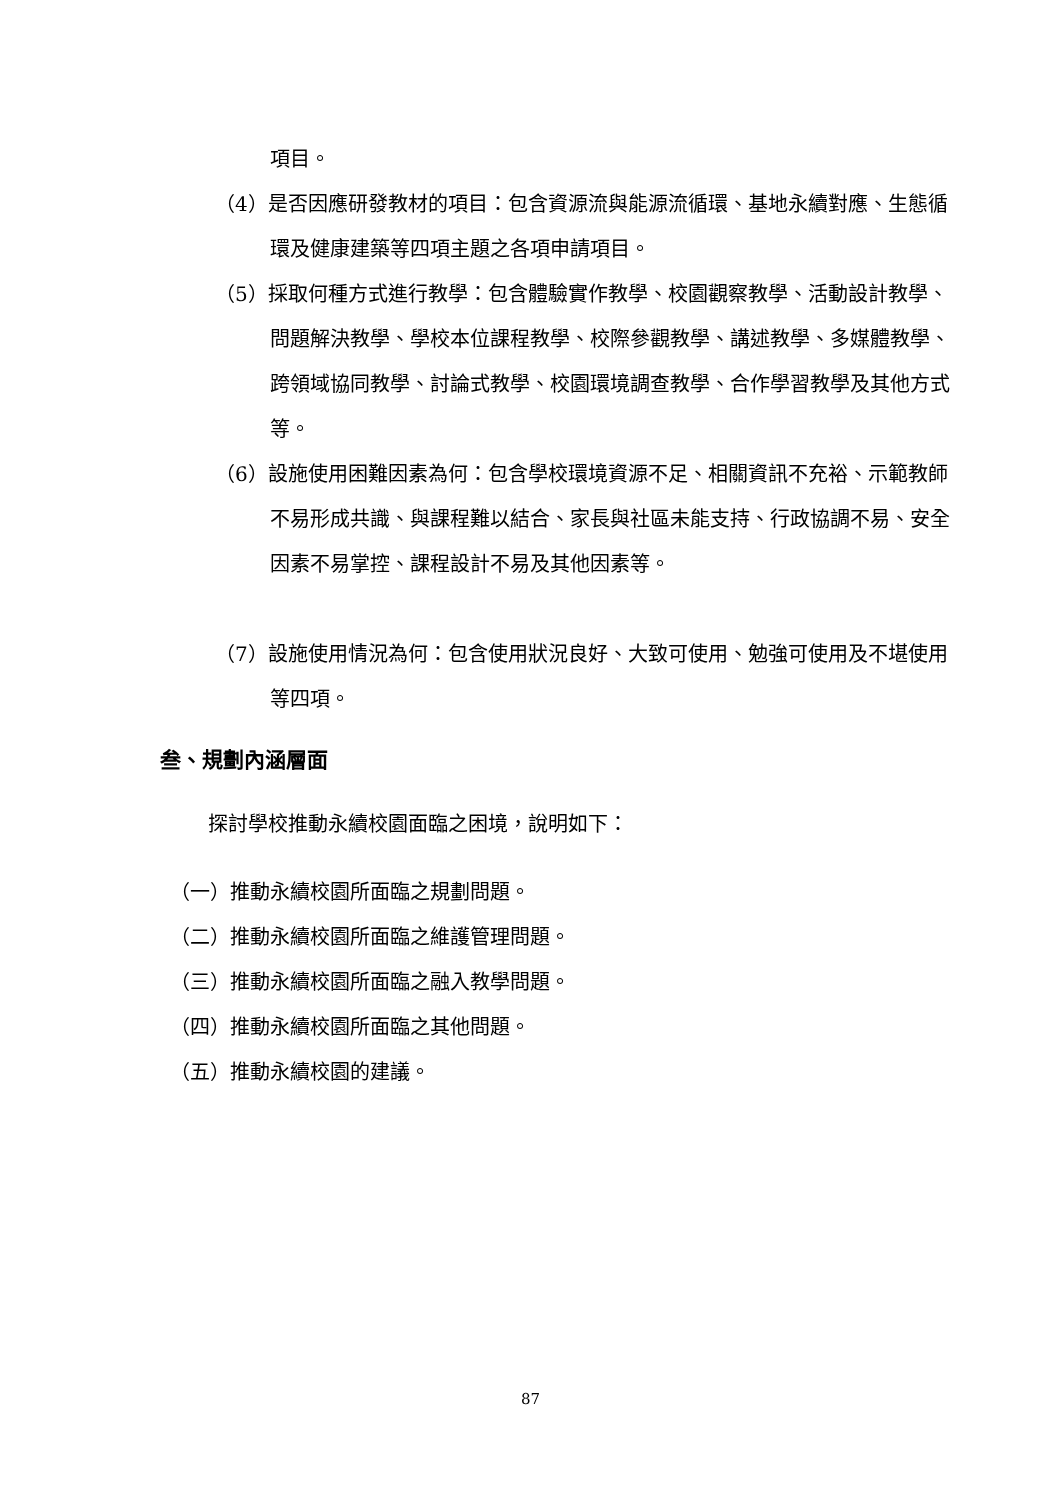項目。
（4）是否因應研發教材的項目：包含資源流與能源流循環、基地永續對應、生態循環及健康建築等四項主題之各項申請項目。
（5）採取何種方式進行教學：包含體驗實作教學、校園觀察教學、活動設計教學、問題解決教學、學校本位課程教學、校際參觀教學、講述教學、多媒體教學、跨領域協同教學、討論式教學、校園環境調查教學、合作學習教學及其他方式等。
（6）設施使用困難因素為何：包含學校環境資源不足、相關資訊不充裕、示範教師不易形成共識、與課程難以結合、家長與社區未能支持、行政協調不易、安全因素不易掌控、課程設計不易及其他因素等。
（7）設施使用情況為何：包含使用狀況良好、大致可使用、勉強可使用及不堪使用等四項。
叁、規劃內涵層面
探討學校推動永續校園面臨之困境，說明如下：
（一）推動永續校園所面臨之規劃問題。
（二）推動永續校園所面臨之維護管理問題。
（三）推動永續校園所面臨之融入教學問題。
（四）推動永續校園所面臨之其他問題。
（五）推動永續校園的建議。
87